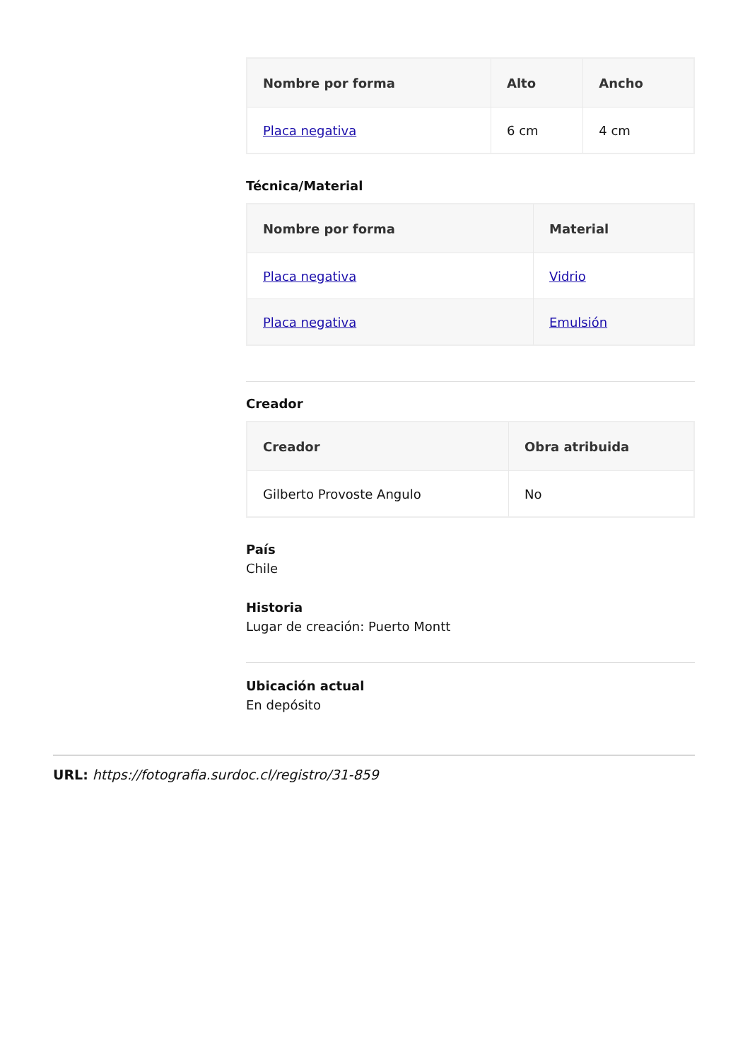| Nombre por forma | Alto | Ancho |
| --- | --- | --- |
| Placa negativa | 6 cm | 4 cm |
Técnica/Material
| Nombre por forma | Material |
| --- | --- |
| Placa negativa | Vidrio |
| Placa negativa | Emulsión |
Creador
| Creador | Obra atribuida |
| --- | --- |
| Gilberto Provoste Angulo | No |
País
Chile
Historia
Lugar de creación: Puerto Montt
Ubicación actual
En depósito
URL: https://fotografia.surdoc.cl/registro/31-859